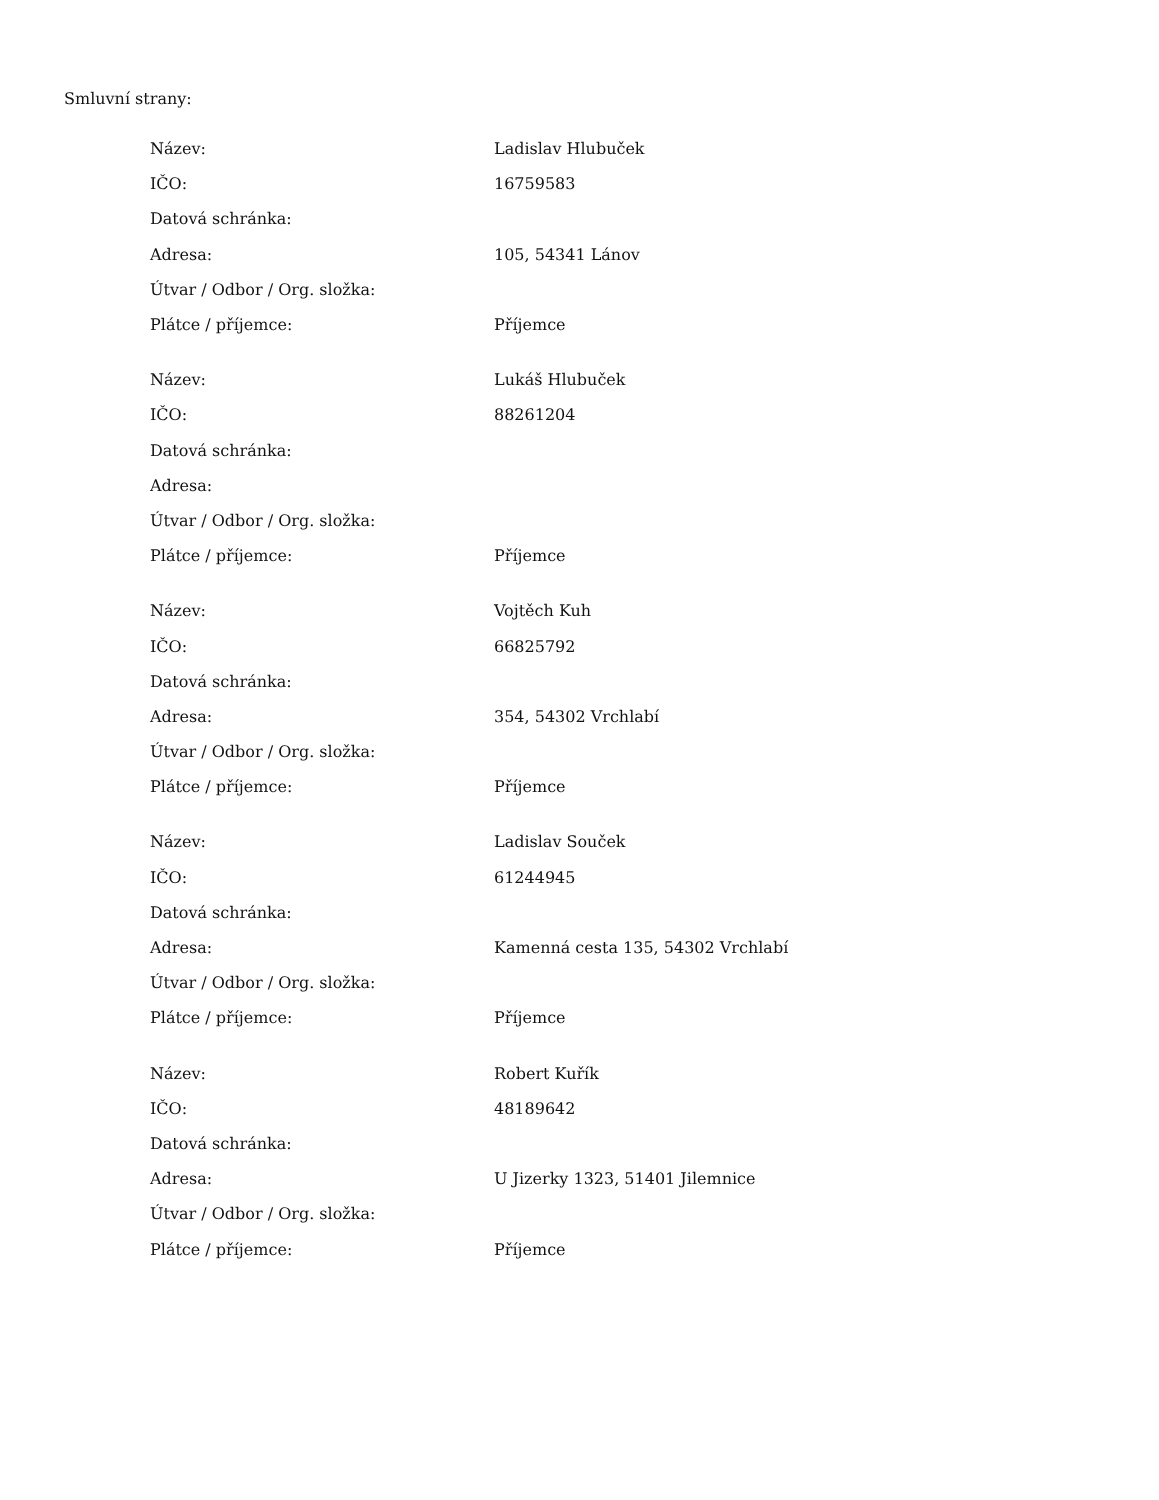Smluvní strany:
| Název: | Ladislav Hlubuček |
| IČO: | 16759583 |
| Datová schránka: | |
| Adresa: | 105, 54341 Lánov |
| Útvar / Odbor / Org. složka: | |
| Plátce / příjemce: | Příjemce |
| Název: | Lukáš Hlubuček |
| IČO: | 88261204 |
| Datová schránka: | |
| Adresa: | |
| Útvar / Odbor / Org. složka: | |
| Plátce / příjemce: | Příjemce |
| Název: | Vojtěch Kuh |
| IČO: | 66825792 |
| Datová schránka: | |
| Adresa: | 354, 54302 Vrchlabí |
| Útvar / Odbor / Org. složka: | |
| Plátce / příjemce: | Příjemce |
| Název: | Ladislav Souček |
| IČO: | 61244945 |
| Datová schránka: | |
| Adresa: | Kamenná cesta 135, 54302 Vrchlabí |
| Útvar / Odbor / Org. složka: | |
| Plátce / příjemce: | Příjemce |
| Název: | Robert Kuřík |
| IČO: | 48189642 |
| Datová schránka: | |
| Adresa: | U Jizerky 1323, 51401 Jilemnice |
| Útvar / Odbor / Org. složka: | |
| Plátce / příjemce: | Příjemce |